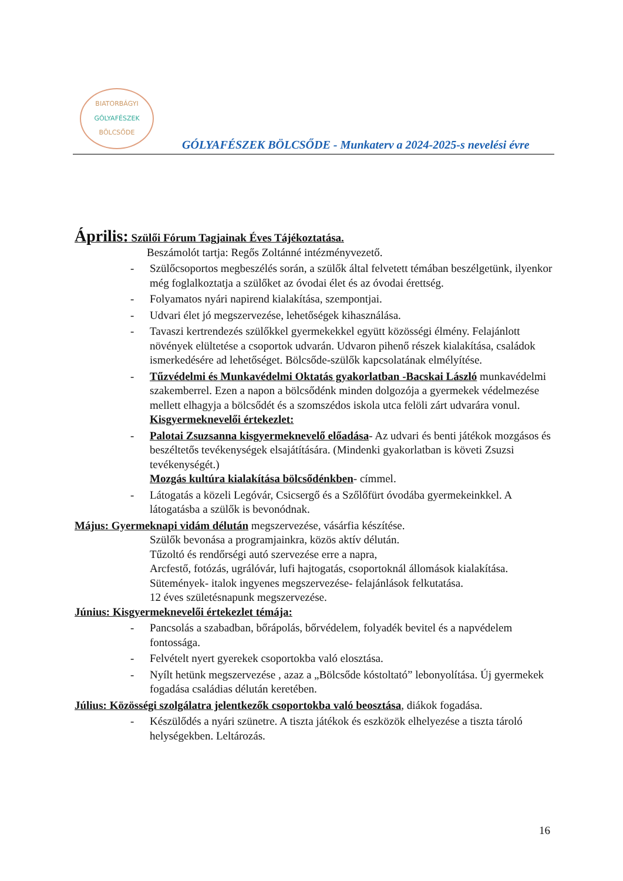BIATORBÁGYI
GÓLYAFÉSZEK
BÖLCSŐDE
GÓLYAFÉSZEK BÖLCSŐDE - Munkaterv a 2024-2025-s nevelési évre
Április: Szülői Fórum Tagjainak Éves Tájékoztatása.
Beszámolót tartja: Regős Zoltánné intézményvezető.
- Szülőcsoportos megbeszélés során, a szülők által felvetett témában beszélgetünk, ilyenkor még foglalkoztatja a szülőket az óvodai élet és az óvodai érettség.
- Folyamatos nyári napirend kialakítása, szempontjai.
- Udvari élet jó megszervezése, lehetőségek kihasználása.
- Tavaszi kertrendezés szülőkkel gyermekekkel együtt közösségi élmény. Felajánlott növények elültetése a csoportok udvarán. Udvaron pihenő részek kialakítása, családok ismerkedésére ad lehetőséget. Bölcsőde-szülők kapcsolatának elmélyítése.
- Tűzvédelmi és Munkavédelmi Oktatás gyakorlatban -Bacskai László munkavédelmi szakemberrel. Ezen a napon a bölcsődénk minden dolgozója a gyermekek védelmezése mellett elhagyja a bölcsődét és a szomszédos iskola utca felöli zárt udvarára vonul.
Kisgyermeknevelői értekezlet:
- Palotai Zsuzsanna kisgyermeknevelő előadása- Az udvari és benti játékok mozgásos és beszéltetős tevékenységek elsajátítására. (Mindenki gyakorlatban is követi Zsuzsi tevékenységét.)
Mozgás kultúra kialakítása bölcsődénkben- címmel.
- Látogatás a közeli Legóvár, Csicsergő és a Szőlőfürt óvodába gyermekeinkkel. A látogatásba a szülők is bevonódnak.
Május: Gyermeknapi vidám délután megszervezése, vásárfia készítése.
Szülők bevonása a programjainkra, közös aktív délután.
Tűzoltó és rendőrségi autó szervezése erre a napra,
Arcfestő, fotózás, ugrálóvár, lufi hajtogatás, csoportoknál állomások kialakítása.
Sütemények- italok ingyenes megszervezése- felajánlások felkutatása.
12 éves születésnapunk megszervezése.
Június: Kisgyermeknevelői értekezlet témája:
- Pancsolás a szabadban, bőrápolás, bőrvédelem, folyadék bevitel és a napvédelem fontossága.
- Felvételt nyert gyerekek csoportokba való elosztása.
- Nyílt hetünk megszervezése , azaz a „Bölcsőde kóstoltató” lebonyolítása. Új gyermekek fogadása családias délután keretében.
Július: Közösségi szolgálatra jelentkezők csoportokba való beosztása, diákok fogadása.
- Készülődés a nyári szünetre. A tiszta játékok és eszközök elhelyezése a tiszta tároló helységekben. Leltározás.
16